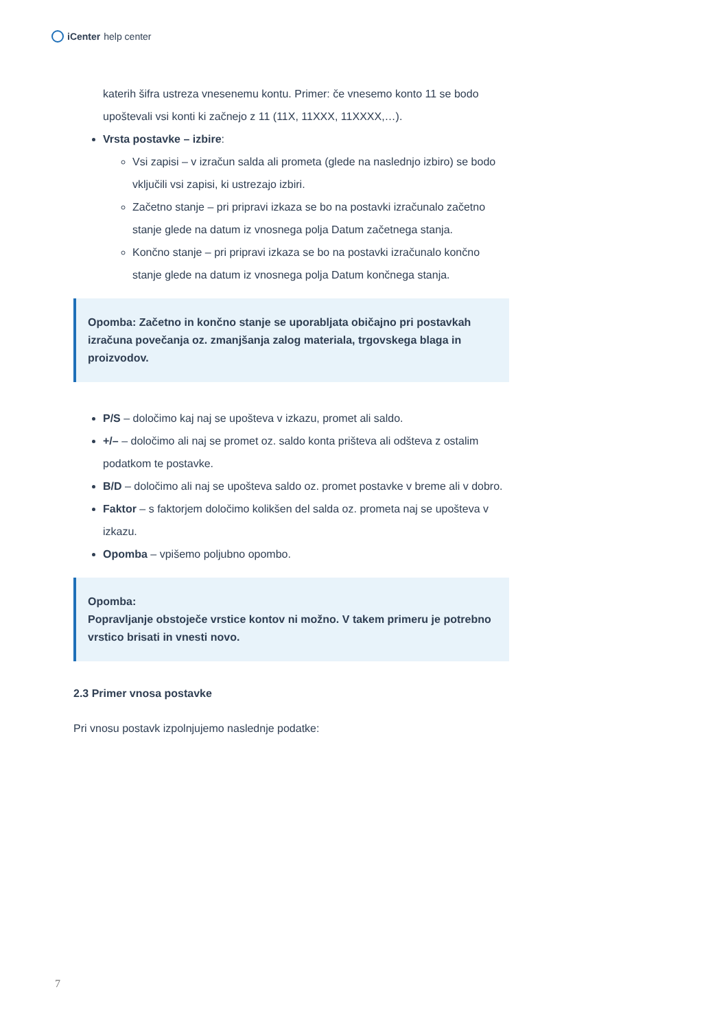iCenter help center
katerih šifra ustreza vnesenemu kontu. Primer: če vnesemo konto 11 se bodo upoštevali vsi konti ki začnejo z 11 (11X, 11XXX, 11XXXX,…).
Vrsta postavke – izbire:
Vsi zapisi – v izračun salda ali prometa (glede na naslednjo izbiro) se bodo vključili vsi zapisi, ki ustrezajo izbiri.
Začetno stanje – pri pripravi izkaza se bo na postavki izračunalo začetno stanje glede na datum iz vnosnega polja Datum začetnega stanja.
Končno stanje – pri pripravi izkaza se bo na postavki izračunalo končno stanje glede na datum iz vnosnega polja Datum končnega stanja.
Opomba: Začetno in končno stanje se uporabljata običajno pri postavkah izračuna povečanja oz. zmanjšanja zalog materiala, trgovskega blaga in proizvodov.
P/S – določimo kaj naj se upošteva v izkazu, promet ali saldo.
+/– – določimo ali naj se promet oz. saldo konta prišteva ali odšteva z ostalim podatkom te postavke.
B/D – določimo ali naj se upošteva saldo oz. promet postavke v breme ali v dobro.
Faktor – s faktorjem določimo kolikšen del salda oz. prometa naj se upošteva v izkazu.
Opomba – vpišemo poljubno opombo.
Opomba:
Popravljanje obstoječe vrstice kontov ni možno. V takem primeru je potrebno vrstico brisati in vnesti novo.
2.3 Primer vnosa postavke
Pri vnosu postavk izpolnjujemo naslednje podatke:
7